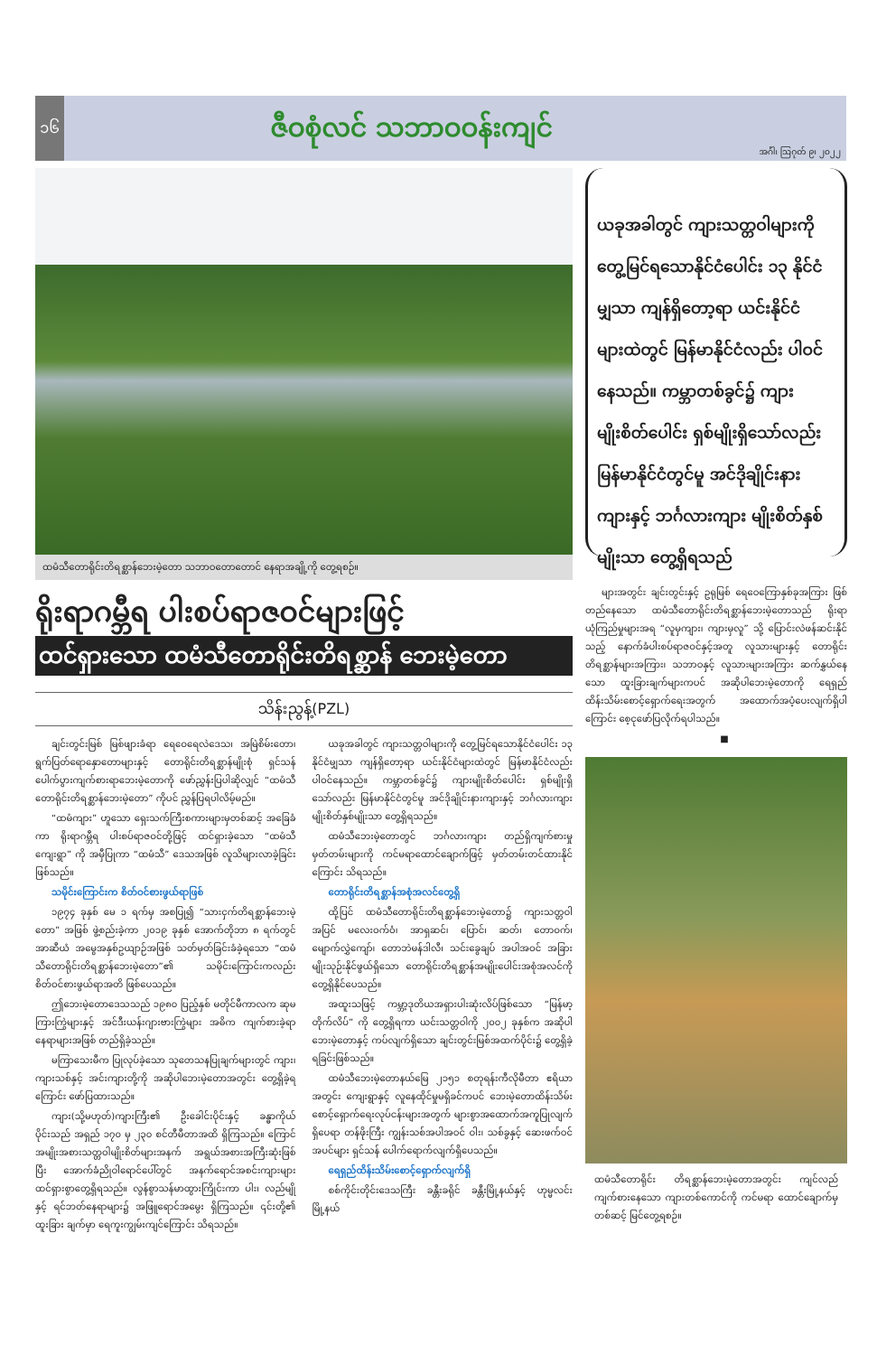၁၆
ဇီဝစုံလင် သဘာဝဝန်းကျင်
အင်္ဂါ၊ ဩဂုတ် ၉၊ ၂၀၂၂
ထမံသီတောရိုင်းတိရစ္ဆာန်ဘေးမဲ့တော သဘာဝတောတောင် နေရာအချို့ကို တွေ့ရစဉ်။
ရိုးရာဂမ္ဘီရ ပါးစပ်ရာဇဝင်များဖြင့်
ထင်ရှားသော ထမံသီတောရိုင်းတိရစ္ဆာန် ဘေးမဲ့တော
သိန်းညွန့်(PZL)
ချင်းတွင်းမြစ် မြစ်ဖျားခံရာ ရေဝေရေလဲဒေသ၊ အမြဲစိမ်းတော၊ ရွက်ပြတ်ရောနှောတောများနှင့် တောရိုင်းတိရစ္ဆာန်မျိုးစုံ ရှင်သန်ပေါက်ပွားကျက်စားရာဘေးမဲ့တောကို ဖော်ညွှန်းပြပါဆိုလျှင် “ထမံသီတောရိုင်းတိရစ္ဆာန်ဘေးမဲ့တော” ကိုပင် ညွှန်ပြရပါလိမ့်မည်။
“ထမံကျား” ဟူသော ရှေးသက်ကြီးစကားများမှတစ်ဆင့် အခြေခံကာ ရိုးရာဂမ္ဘီရ ပါးစပ်ရာဇဝင်တို့ဖြင့် ထင်ရှားခဲ့သော “ထမံသီကျေးရွာ” ကို အမှီပြုကာ “ထမံသီ” ဒေသအဖြစ် လူသိများလာခဲ့ခြင်း ဖြစ်သည်။
သမိုင်းကြောင်းက စိတ်ဝင်စားဖွယ်ရာဖြစ်
၁၉၇၄ ခုနှစ် မေ ၁ ရက်မှ အစပြု၍ “သားငှက်တိရစ္ဆာန်ဘေးမဲ့တော” အဖြစ် ဖွဲ့စည်းခဲ့ကာ ၂၀၁၉ ခုနှစ် အောက်တိုဘာ ၈ ရက်တွင် အာဆီယံ အမွေအနှစ်ဥယျာဉ်အဖြစ် သတ်မှတ်ခြင်းခံခဲ့ရသော “ထမံသီတောရိုင်းတိရစ္ဆာန်ဘေးမဲ့တော”၏ သမိုင်းကြောင်းကလည်း စိတ်ဝင်စားဖွယ်ရာအတိ ဖြစ်ပေသည်။
ဤဘေးမဲ့တောဒေသသည် ၁၉၈၀ ပြည့်နှစ် မတိုင်မီကာလက ဆုမကြားကြွဲများနှင့် အင်ဒီးယန်းဂျားဗားကြွဲများ အဓိက ကျက်စားခဲ့ရာနေရာများအဖြစ် တည်ရှိခဲ့သည်။
မကြာသေးမီက ပြုလုပ်ခဲ့သော သုတေသနပြုချက်များတွင် ကျား၊ ကျားသစ်နှင့် အင်းကျားတို့ကို အဆိုပါဘေးမဲ့တောအတွင်း တွေ့ရှိခဲ့ရကြောင်း ဖော်ပြထားသည်။
ကျား(သို့မဟုတ်)ကျားကြီး၏ ဦးခေါင်းပိုင်းနှင့် ခန္ဓာကိုယ်ပိုင်းသည် အရှည် ၁၇၀ မှ ၂၃၀ စင်တီမီတာအထိ ရှိကြသည်။ ကြောင်အမျိုးအစားသတ္တဝါမျိုးစိတ်များအနက် အရွယ်အစားအကြီးဆုံးဖြစ်ပြီး အောက်ခံညိုဝါရောင်ပေါ်တွင် အနက်ရောင်အစင်းကျားများ ထင်ရှားစွာတွေ့ရှိရသည်။ လွန်စွာသန်မာထွားကြိုင်းကာ ပါး၊ လည်မျိုနှင့် ရင်ဘတ်နေရာများ၌ အဖြူရောင်အမွေး ရှိကြသည်။ ၎င်းတို့၏ ထူးခြား ချက်မှာ ရေကူးကျွမ်းကျင်ကြောင်း သိရသည်။
ယခုအခါတွင် ကျားသတ္တဝါများကို တွေ့မြင်ရသောနိုင်ငံပေါင်း ၁၃ နိုင်ငံမျှသာ ကျန်ရှိတော့ရာ ယင်းနိုင်ငံများထဲတွင် မြန်မာနိုင်ငံလည်း ပါဝင်နေသည်။ ကမ္ဘာတစ်ခွင်၌ ကျားမျိုးစိတ်ပေါင်း ရှစ်မျိုးရှိသော်လည်း မြန်မာနိုင်ငံတွင်မူ အင်ဒိုချိုင်းနားကျားနှင့် ဘင်္ဂလားကျားမျိုးစိတ်နှစ်မျိုးသာ တွေ့ရှိရသည်။
ထမံသီဘေးမဲ့တောတွင် ဘင်္ဂလားကျား တည်ရှိကျက်စားမှုမှတ်တမ်းများကို ကင်မရာထောင်ချောက်ဖြင့် မှတ်တမ်းတင်ထားနိုင်ကြောင်း သိရသည်။
တောရိုင်းတိရစ္ဆာန်အစုံအလင်တွေ့ရှိ
ထို့ပြင် ထမံသီတောရိုင်းတိရစ္ဆာန်ဘေးမဲ့တော၌ ကျားသတ္တဝါအပြင် မလေးဝက်ဝံ၊ အာရှဆင်၊ ပြောင်၊ ဆတ်၊ တောဝက်၊ မျောက်လွှဲကျော်၊ တောဘဲမန်ဒါလီ၊ သင်းခွေချပ် အပါအဝင် အခြားမျိုးသုဉ်းနိုင်ဖွယ်ရှိသော တောရိုင်းတိရစ္ဆာန်အမျိုးပေါင်းအစုံအလင်ကို တွေ့ရှိနိုင်ပေသည်။
အထူးသဖြင့် ကမ္ဘာ့ဒုတိယအရှားပါးဆုံးလိပ်ဖြစ်သော “မြန်မာ့တိုက်လိပ်” ကို တွေ့ရှိရကာ ယင်းသတ္တဝါကို ၂၀၀၂ ခုနှစ်က အဆိုပါဘေးမဲ့တောနှင့် ကပ်လျက်ရှိသော ချင်းတွင်းမြစ်အထက်ပိုင်း၌ တွေ့ရှိခဲ့ရခြင်းဖြစ်သည်။
ထမံသီဘေးမဲ့တောနယ်မြေ ၂၁၅၁ စတုရန်းကီလိုမီတာ ဧရိယာအတွင်း ကျေးရွာနှင့် လူနေထိုင်မှုမရှိခင်ကပင် ဘေးမဲ့တောထိန်းသိမ်းစောင့်ရှောက်ရေးလုပ်ငန်းများအတွက် များစွာအထောက်အကူပြုလျက်ရှိပေရာ တန်ဖိုးကြီး ကျွန်းသစ်အပါအဝင် ဝါး၊ သစ်ခွနှင့် ဆေးဖက်ဝင်အပင်များ ရှင်သန် ပေါက်ရောက်လျက်ရှိပေသည်။
ရေရှည်ထိန်းသိမ်းစောင့်ရှောက်လျက်ရှိ
စစ်ကိုင်းတိုင်းဒေသကြီး ခန္တီးခရိုင် ခန္တီးမြို့နယ်နှင့် ဟုမ္မလင်းမြို့နယ်
ယခုအခါတွင် ကျားသတ္တဝါများကို တွေ့မြင်ရသောနိုင်ငံပေါင်း ၁၃ နိုင်ငံမျှသာ ကျန်ရှိတော့ရာ ယင်းနိုင်ငံများထဲတွင် မြန်မာနိုင်ငံလည်း ပါဝင်နေသည်။ ကမ္ဘာတစ်ခွင်၌ ကျားမျိုးစိတ်ပေါင်း ရှစ်မျိုးရှိသော်လည်း မြန်မာနိုင်ငံတွင်မူ အင်ဒိုချိုင်းနားကျားနှင့် ဘင်္ဂလားကျား မျိုးစိတ်နှစ်မျိုးသာ တွေ့ရှိရသည်
များအတွင်း ချင်းတွင်းနှင့် ဥရုမြစ် ရေဝေကြောနှစ်ခုအကြား ဖြစ်တည်နေသော ထမံသီတောရိုင်းတိရစ္ဆာန်ဘေးမဲ့တောသည် ရိုးရာ ယုံကြည်မှုများအရ “လူမှကျား၊ ကျားမှလူ” သို့ ပြောင်းလဲဖန်ဆင်းနိုင်သည့် နောက်ခံပါးစပ်ရာဇဝင်နှင့်အတူ လူသားများနှင့် တောရိုင်းတိရစ္ဆာန်များအကြား၊ သဘာဝနှင့် လူသားများအကြား ဆက်နွှယ်နေသော ထူးခြားချက်များကပင် အဆိုပါဘေးမဲ့တောကို ရေရှည်ထိန်းသိမ်းစောင့်ရှောက်ရေးအတွက် အထောက်အပံ့ပေးလျက်ရှိပါကြောင်း စေ့ငုဖော်ပြလိုက်ရပါသည်။
■
ထမံသီတောရိုင်း တိရစ္ဆာန်ဘေးမဲ့တောအတွင်း ကျင်လည်ကျက်စားနေသော ကျားတစ်ကောင်ကို ကင်မရာ ထောင်ချောက်မှတစ်ဆင့် မြင်တွေ့ရစဉ်။